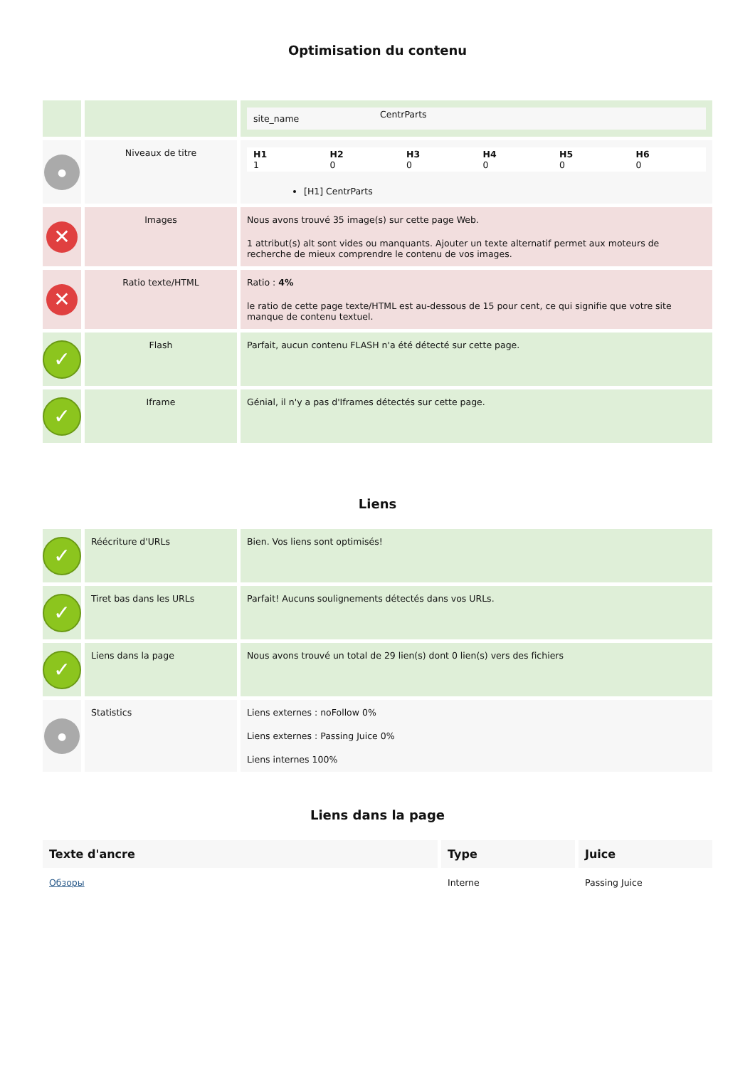Optimisation du contenu
| | | / site_name / CentrParts / |
| ● | Niveaux de titre | / H1 1 / H2 0 / H3 0 / H4 0 / H5 0 / H6 0 / [H1] CentrParts |
| ✕ | Images | Nous avons trouvé 35 image(s) sur cette page Web. 1 attribut(s) alt sont vides ou manquants. Ajouter un texte alternatif permet aux moteurs de recherche de mieux comprendre le contenu de vos images. |
| ✕ | Ratio texte/HTML | Ratio : 4% le ratio de cette page texte/HTML est au-dessous de 15 pour cent, ce qui signifie que votre site manque de contenu textuel. |
| ✓ | Flash | Parfait, aucun contenu FLASH n'a été détecté sur cette page. |
| ✓ | Iframe | Génial, il n'y a pas d'Iframes détectés sur cette page. |
Liens
| ✓ | Réécriture d'URLs | Bien. Vos liens sont optimisés! |
| ✓ | Tiret bas dans les URLs | Parfait! Aucuns soulignements détectés dans vos URLs. |
| ✓ | Liens dans la page | Nous avons trouvé un total de 29 lien(s) dont 0 lien(s) vers des fichiers |
| ● | Statistics | Liens externes : noFollow 0% Liens externes : Passing Juice 0% Liens internes 100% |
Liens dans la page
| Texte d'ancre | Type | Juice |
| --- | --- | --- |
| Обзоры | Interne | Passing Juice |